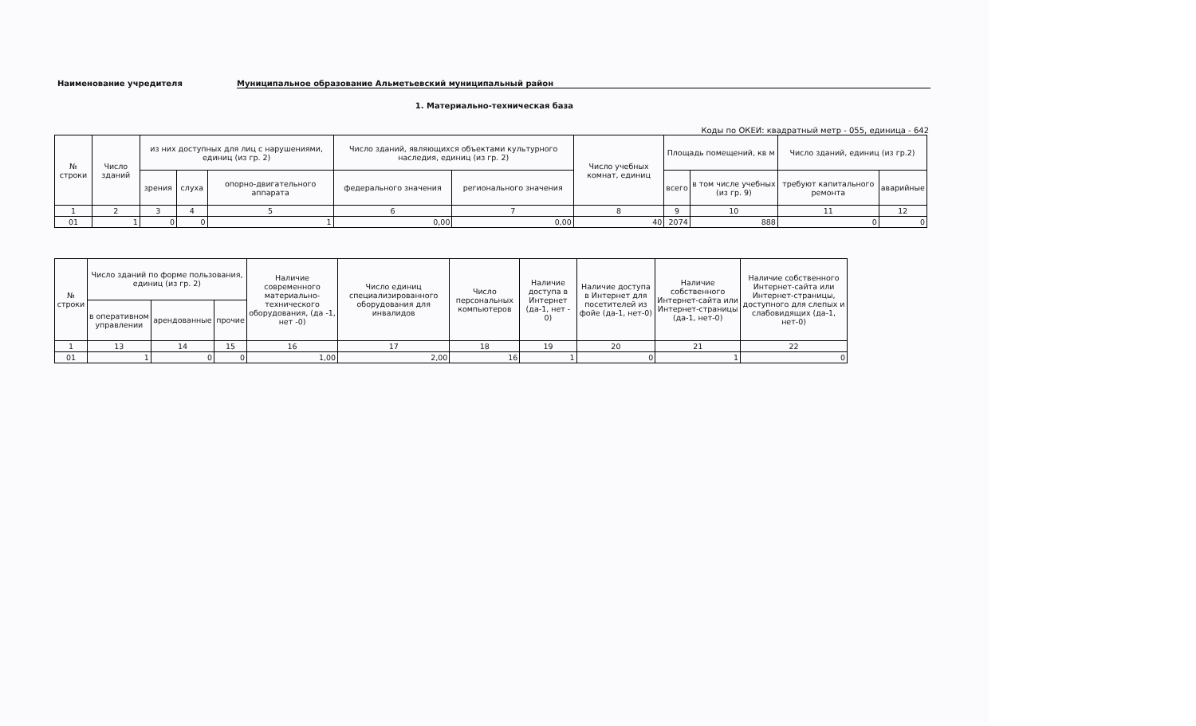Наименование учредителя Муниципальное образование Альметьевский муниципальный район
1. Материально-техническая база
Коды по ОКЕИ: квадратный метр - 055, единица - 642
| № строки | Число зданий | из них доступных для лиц с нарушениями, единиц (из гр. 2) | | | Число зданий, являющихся объектами культурного наследия, единиц (из гр. 2) | | Число учебных комнат, единиц | Площадь помещений, кв м | | Число зданий, единиц (из гр.2) | |
| --- | --- | --- | --- | --- | --- | --- | --- | --- | --- | --- | --- |
| | | зрения | слуха | опорно-двигательного аппарата | федерального значения | регионального значения | | всего | в том числе учебных (из гр. 9) | требуют капитального ремонта | аварийные |
| 1 | 2 | 3 | 4 | 5 | 6 | 7 | 8 | 9 | 10 | 11 | 12 |
| 01 | 1 | 0 | 0 | 1 | 0,00 | 0,00 | 40 | 2074 | 888 | 0 | 0 |
| № строки | Число зданий по форме пользования, единиц (из гр. 2) | | | Наличие современного материально-технического оборудования, (да -1, нет -0) | Число единиц специализированного оборудования для инвалидов | Число персональных компьютеров | Наличие доступа в Интернет (да-1, нет - 0) | Наличие доступа в Интернет для посетителей из фойе (да-1, нет-0) | Наличие собственного Интернет-сайта или Интернет-страницы (да-1, нет-0) | Наличие собственного Интернет-сайта или Интернет-страницы, доступного для слепых и слабовидящих (да-1, нет-0) |
| --- | --- | --- | --- | --- | --- | --- | --- | --- | --- | --- |
| | в оперативном управлении | арендованные | прочие | | | | | | | |
| 1 | 13 | 14 | 15 | 16 | 17 | 18 | 19 | 20 | 21 | 22 |
| 01 | 1 | 0 | 0 | 1,00 | 2,00 | 16 | 1 | 0 | 1 | 0 |